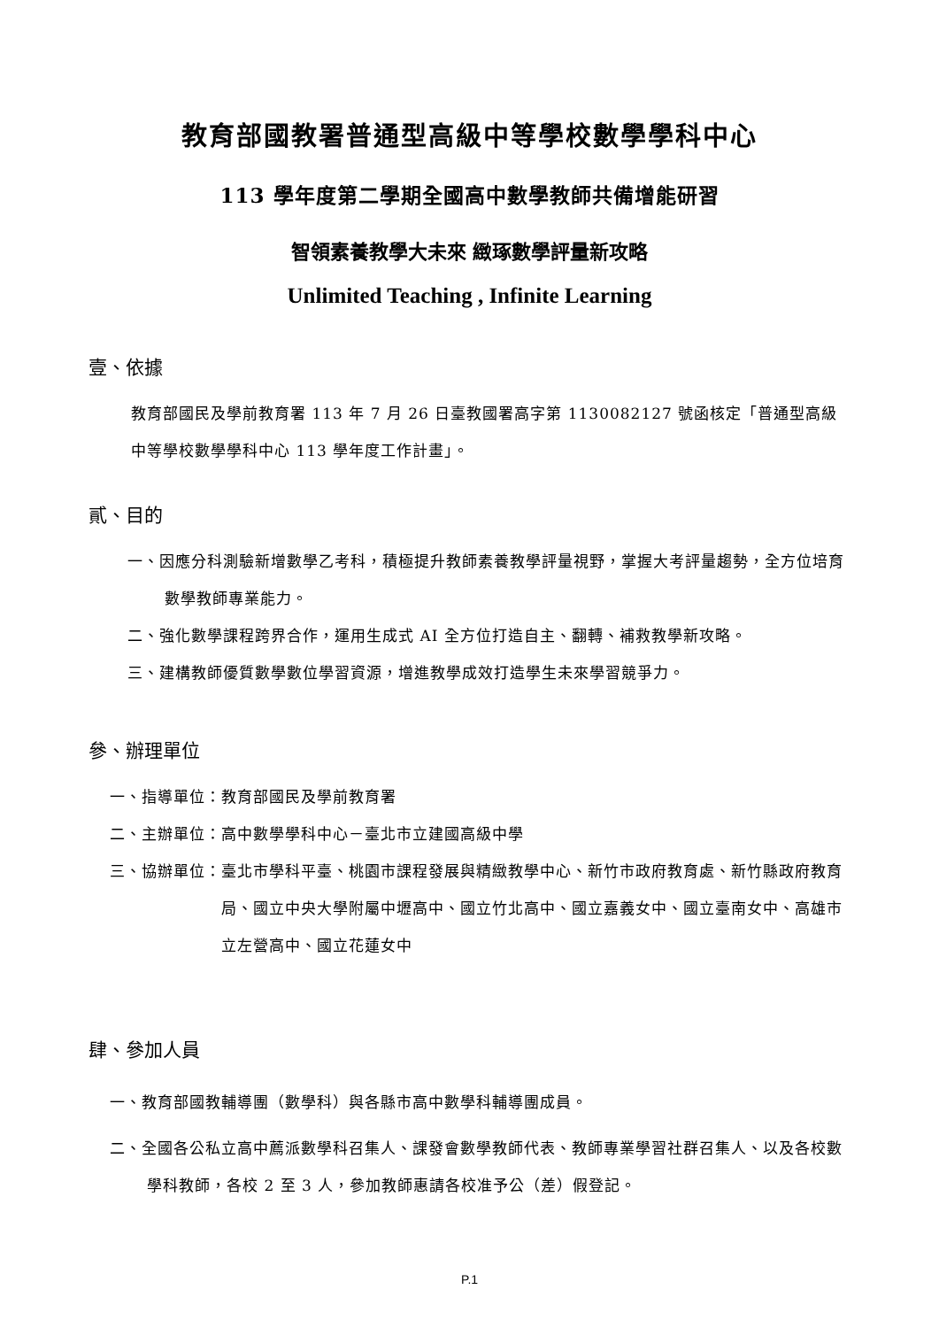教育部國教署普通型高級中等學校數學學科中心
113 學年度第二學期全國高中數學教師共備增能研習
智領素養教學大未來 緻琢數學評量新攻略
Unlimited Teaching , Infinite Learning
壹、依據
教育部國民及學前教育署 113 年 7 月 26 日臺教國署高字第 1130082127 號函核定「普通型高級中等學校數學學科中心 113 學年度工作計畫」。
貳、目的
一、因應分科測驗新增數學乙考科，積極提升教師素養教學評量視野，掌握大考評量趨勢，全方位培育數學教師專業能力。
二、強化數學課程跨界合作，運用生成式 AI 全方位打造自主、翻轉、補救教學新攻略。
三、建構教師優質數學數位學習資源，增進教學成效打造學生未來學習競爭力。
參、辦理單位
一、指導單位： 教育部國民及學前教育署
二、主辦單位： 高中數學學科中心－臺北市立建國高級中學
三、協辦單位： 臺北市學科平臺、桃園市課程發展與精緻教學中心、新竹市政府教育處、新竹縣政府教育局、國立中央大學附屬中壢高中、國立竹北高中、國立嘉義女中、國立臺南女中、高雄市立左營高中、國立花蓮女中
肆、參加人員
一、教育部國教輔導團（數學科）與各縣市高中數學科輔導團成員。
二、全國各公私立高中薦派數學科召集人、課發會數學教師代表、教師專業學習社群召集人、以及各校數學科教師，各校 2 至 3 人，參加教師惠請各校准予公（差）假登記。
P.1